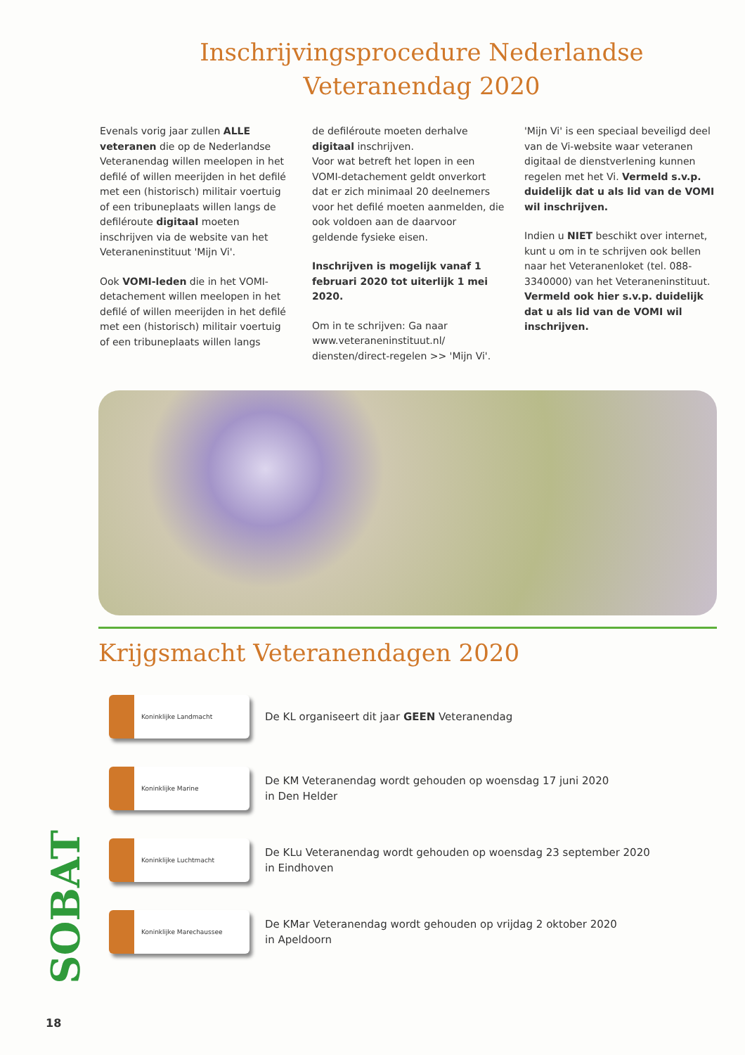Inschrijvingsprocedure Nederlandse
Veteranendag 2020
Evenals vorig jaar zullen ALLE veteranen die op de Nederlandse Veteranendag willen meelopen in het defilé of willen meerijden in het defilé met een (historisch) militair voertuig of een tribuneplaats willen langs de defiléroute digitaal moeten inschrijven via de website van het Veteraneninstituut 'Mijn Vi'.
Ook VOMI-leden die in het VOMI-detachement willen meelopen in het defilé of willen meerijden in het defilé met een (historisch) militair voertuig of een tribuneplaats willen langs
de defiléroute moeten derhalve digitaal inschrijven.
Voor wat betreft het lopen in een VOMI-detachement geldt onverkort dat er zich minimaal 20 deelnemers voor het defilé moeten aanmelden, die ook voldoen aan de daarvoor geldende fysieke eisen.
Inschrijven is mogelijk vanaf 1 februari 2020 tot uiterlijk 1 mei 2020.
Om in te schrijven: Ga naar www.veteraneninstituut.nl/ diensten/direct-regelen >> 'Mijn Vi'.
'Mijn Vi' is een speciaal beveiligd deel van de Vi-website waar veteranen digitaal de dienstverlening kunnen regelen met het Vi. Vermeld s.v.p. duidelijk dat u als lid van de VOMI wil inschrijven.
Indien u NIET beschikt over internet, kunt u om in te schrijven ook bellen naar het Veteranenloket (tel. 088-3340000) van het Veteraneninstituut. Vermeld ook hier s.v.p. duidelijk dat u als lid van de VOMI wil inschrijven.
Krijgsmacht Veteranendagen 2020
Koninklijke Landmacht
De KL organiseert dit jaar GEEN Veteranendag
Koninklijke Marine
De KM Veteranendag wordt gehouden op woensdag 17 juni 2020
in Den Helder
Koninklijke Luchtmacht
De KLu Veteranendag wordt gehouden op woensdag 23 september 2020
in Eindhoven
Koninklijke Marechaussee
De KMar Veteranendag wordt gehouden op vrijdag 2 oktober 2020
in Apeldoorn
SOBAT
18